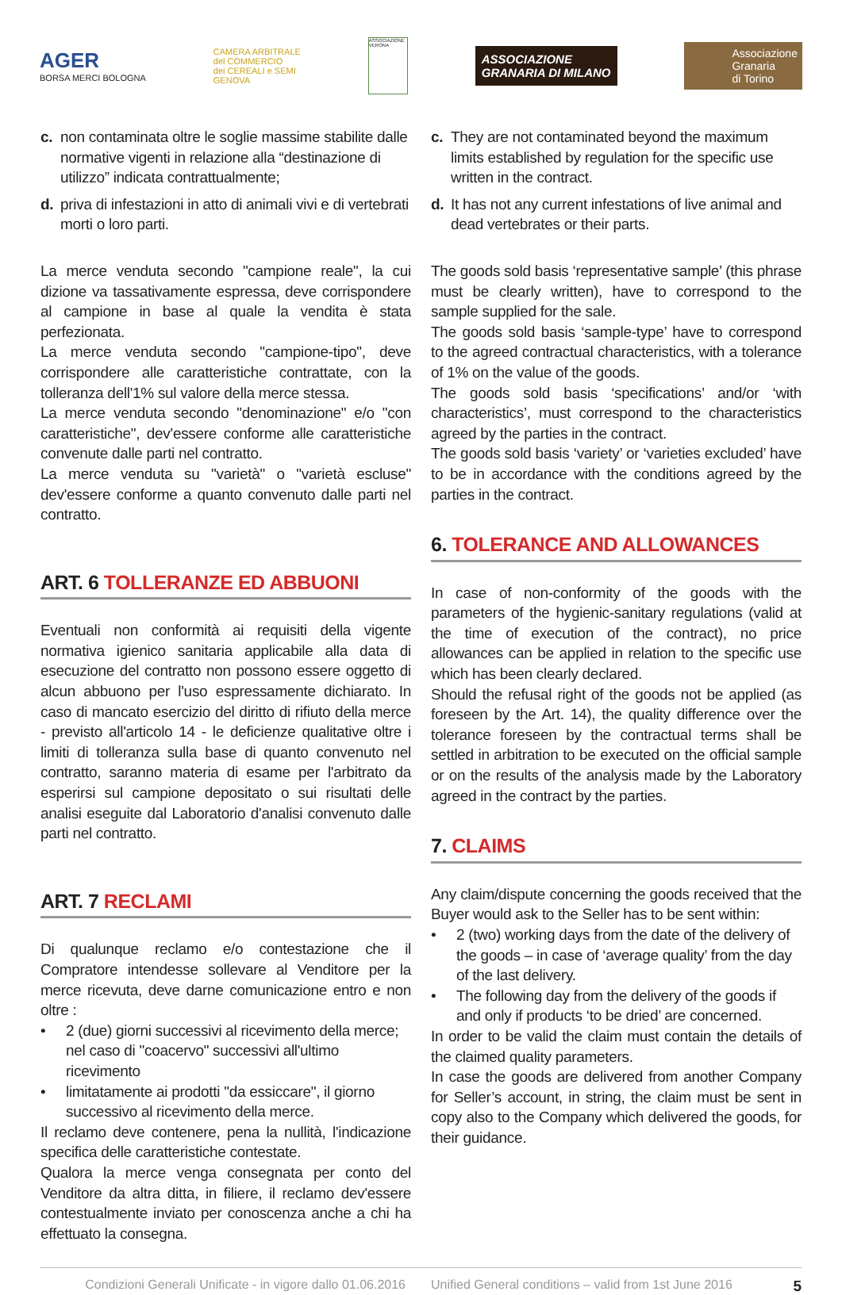AGER
BORSA MERCI BOLOGNA
CAMERA ARBITRALE
del COMMERCIO
dei CEREALI e SEMI
GENOVA
ASSOCIAZIONE VERONA
ASSOCIAZIONE
GRANARIA DI MILANO
Associazione
Granaria
di Torino
c. non contaminata oltre le soglie massime stabilite dalle normative vigenti in relazione alla “destinazione di utilizzo” indicata contrattualmente;
d. priva di infestazioni in atto di animali vivi e di vertebrati morti o loro parti.
La merce venduta secondo "campione reale", la cui dizione va tassativamente espressa, deve corrispondere al campione in base al quale la vendita è stata perfezionata.
La merce venduta secondo "campione-tipo", deve corrispondere alle caratteristiche contrattate, con la tolleranza dell'1% sul valore della merce stessa.
La merce venduta secondo "denominazione" e/o "con caratteristiche", dev'essere conforme alle caratteristiche convenute dalle parti nel contratto.
La merce venduta su "varietà" o "varietà escluse" dev'essere conforme a quanto convenuto dalle parti nel contratto.
ART. 6 TOLLERANZE ED ABBUONI
Eventuali non conformità ai requisiti della vigente normativa igienico sanitaria applicabile alla data di esecuzione del contratto non possono essere oggetto di alcun abbuono per l'uso espressamente dichiarato. In caso di mancato esercizio del diritto di rifiuto della merce - previsto all'articolo 14 - le deficienze qualitative oltre i limiti di tolleranza sulla base di quanto convenuto nel contratto, saranno materia di esame per l'arbitrato da esperirsi sul campione depositato o sui risultati delle analisi eseguite dal Laboratorio d'analisi convenuto dalle parti nel contratto.
ART. 7 RECLAMI
Di qualunque reclamo e/o contestazione che il Compratore intendesse sollevare al Venditore per la merce ricevuta, deve darne comunicazione entro e non oltre :
• 2 (due) giorni successivi al ricevimento della merce; nel caso di "coacervo" successivi all'ultimo ricevimento
• limitatamente ai prodotti "da essiccare", il giorno successivo al ricevimento della merce.
Il reclamo deve contenere, pena la nullità, l'indicazione specifica delle caratteristiche contestate.
Qualora la merce venga consegnata per conto del Venditore da altra ditta, in filiere, il reclamo dev'essere contestualmente inviato per conoscenza anche a chi ha effettuato la consegna.
c. They are not contaminated beyond the maximum limits established by regulation for the specific use written in the contract.
d. It has not any current infestations of live animal and dead vertebrates or their parts.
The goods sold basis ‘representative sample’ (this phrase must be clearly written), have to correspond to the sample supplied for the sale.
The goods sold basis ‘sample-type’ have to correspond to the agreed contractual characteristics, with a tolerance of 1% on the value of the goods.
The goods sold basis ‘specifications’ and/or ‘with characteristics’, must correspond to the characteristics agreed by the parties in the contract.
The goods sold basis ‘variety’ or ‘varieties excluded’ have to be in accordance with the conditions agreed by the parties in the contract.
6. TOLERANCE AND ALLOWANCES
In case of non-conformity of the goods with the parameters of the hygienic-sanitary regulations (valid at the time of execution of the contract), no price allowances can be applied in relation to the specific use which has been clearly declared.
Should the refusal right of the goods not be applied (as foreseen by the Art. 14), the quality difference over the tolerance foreseen by the contractual terms shall be settled in arbitration to be executed on the official sample or on the results of the analysis made by the Laboratory agreed in the contract by the parties.
7. CLAIMS
Any claim/dispute concerning the goods received that the Buyer would ask to the Seller has to be sent within:
• 2 (two) working days from the date of the delivery of the goods – in case of ‘average quality’ from the day of the last delivery.
• The following day from the delivery of the goods if and only if products ‘to be dried’ are concerned.
In order to be valid the claim must contain the details of the claimed quality parameters.
In case the goods are delivered from another Company for Seller’s account, in string, the claim must be sent in copy also to the Company which delivered the goods, for their guidance.
Condizioni Generali Unificate - in vigore dallo 01.06.2016 Unified General conditions – valid from 1st June 2016 5